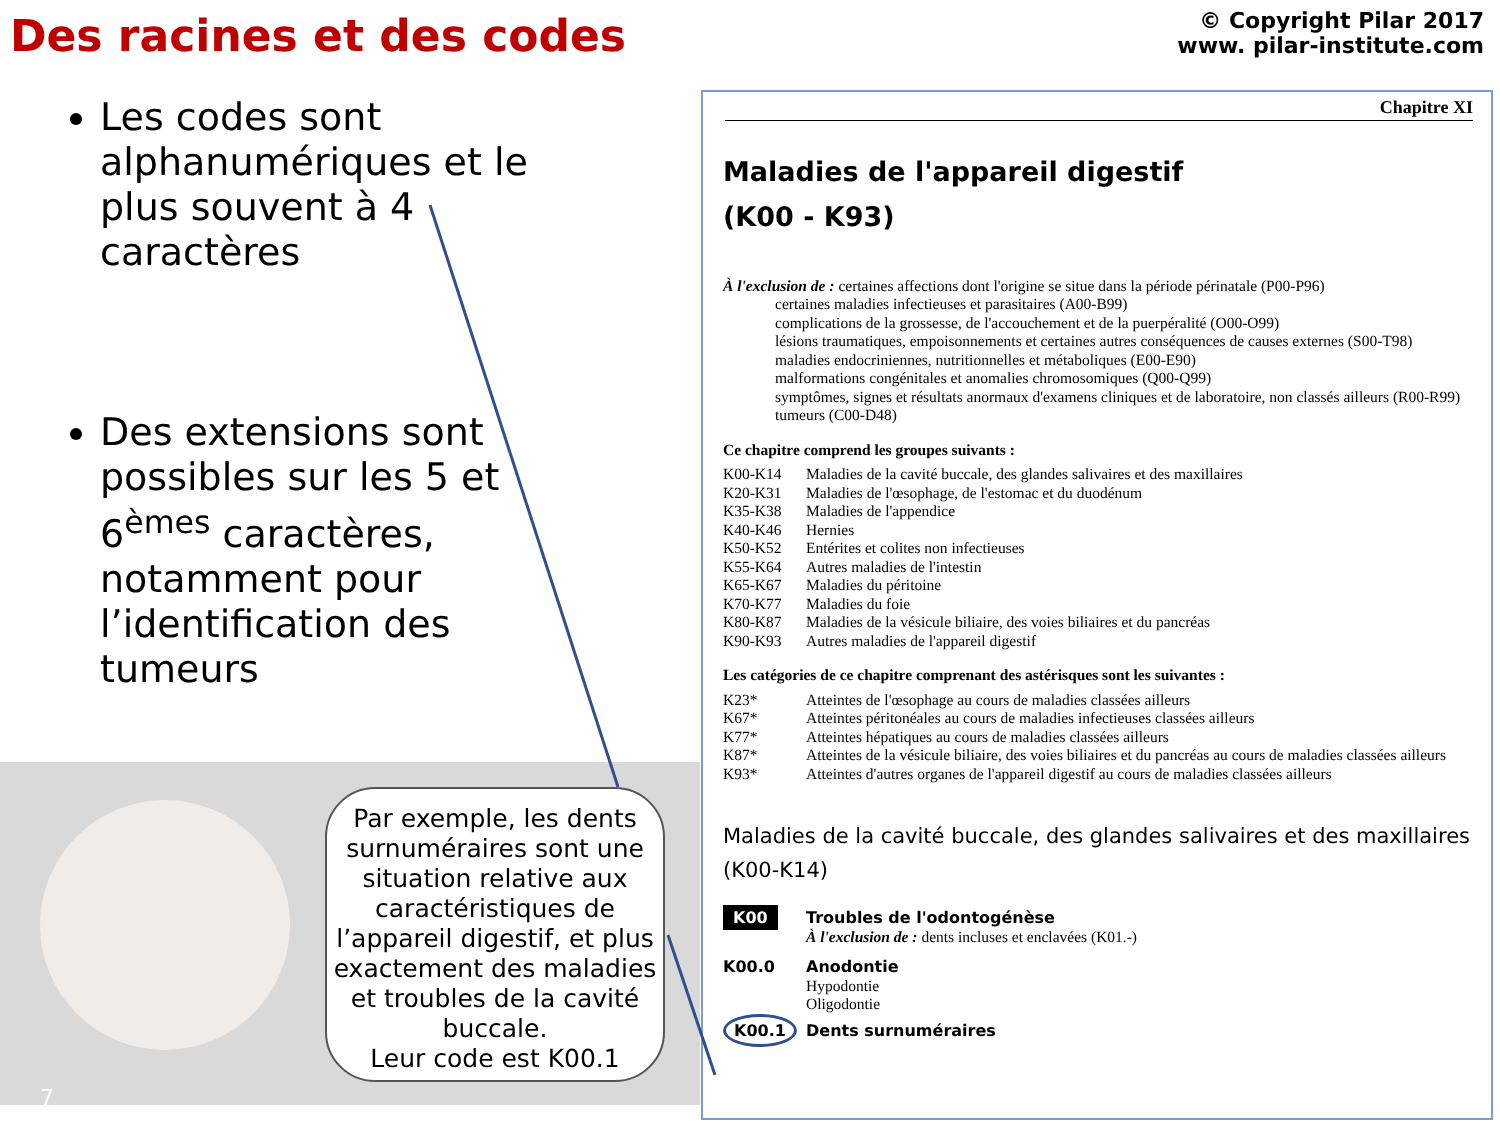Des racines et des codes
© Copyright Pilar 2017
www. pilar-institute.com
Les codes sont alphanumériques et le plus souvent à 4 caractères
Des extensions sont possibles sur les 5 et 6<sup>èmes</sup> caractères, notamment pour l’identification des tumeurs
Par exemple, les dents surnuméraires sont une situation relative aux caractéristiques de l’appareil digestif, et plus exactement des maladies et troubles de la cavité buccale.
Leur code est K00.1
7
Chapitre XI
Maladies de l'appareil digestif
(K00 - K93)
À l'exclusion de : certaines affections dont l'origine se situe dans la période périnatale (P00-P96)
certaines maladies infectieuses et parasitaires (A00-B99)
complications de la grossesse, de l'accouchement et de la puerpéralité (O00-O99)
lésions traumatiques, empoisonnements et certaines autres conséquences de causes externes (S00-T98)
maladies endocriniennes, nutritionnelles et métaboliques (E00-E90)
malformations congénitales et anomalies chromosomiques (Q00-Q99)
symptômes, signes et résultats anormaux d'examens cliniques et de laboratoire, non classés ailleurs (R00-R99)
tumeurs (C00-D48)
Ce chapitre comprend les groupes suivants :
| K00-K14 | Maladies de la cavité buccale, des glandes salivaires et des maxillaires |
| K20-K31 | Maladies de l'œsophage, de l'estomac et du duodénum |
| K35-K38 | Maladies de l'appendice |
| K40-K46 | Hernies |
| K50-K52 | Entérites et colites non infectieuses |
| K55-K64 | Autres maladies de l'intestin |
| K65-K67 | Maladies du péritoine |
| K70-K77 | Maladies du foie |
| K80-K87 | Maladies de la vésicule biliaire, des voies biliaires et du pancréas |
| K90-K93 | Autres maladies de l'appareil digestif |
Les catégories de ce chapitre comprenant des astérisques sont les suivantes :
| K23* | Atteintes de l'œsophage au cours de maladies classées ailleurs |
| K67* | Atteintes péritonéales au cours de maladies infectieuses classées ailleurs |
| K77* | Atteintes hépatiques au cours de maladies classées ailleurs |
| K87* | Atteintes de la vésicule biliaire, des voies biliaires et du pancréas au cours de maladies classées ailleurs |
| K93* | Atteintes d'autres organes de l'appareil digestif au cours de maladies classées ailleurs |
Maladies de la cavité buccale, des glandes salivaires et des maxillaires (K00-K14)
| K00 | Troubles de l'odontogénèse À l'exclusion de : dents incluses et enclavées (K01.-) |
| K00.0 | Anodontie Hypodontie Oligodontie |
| K00.1 | Dents surnuméraires |